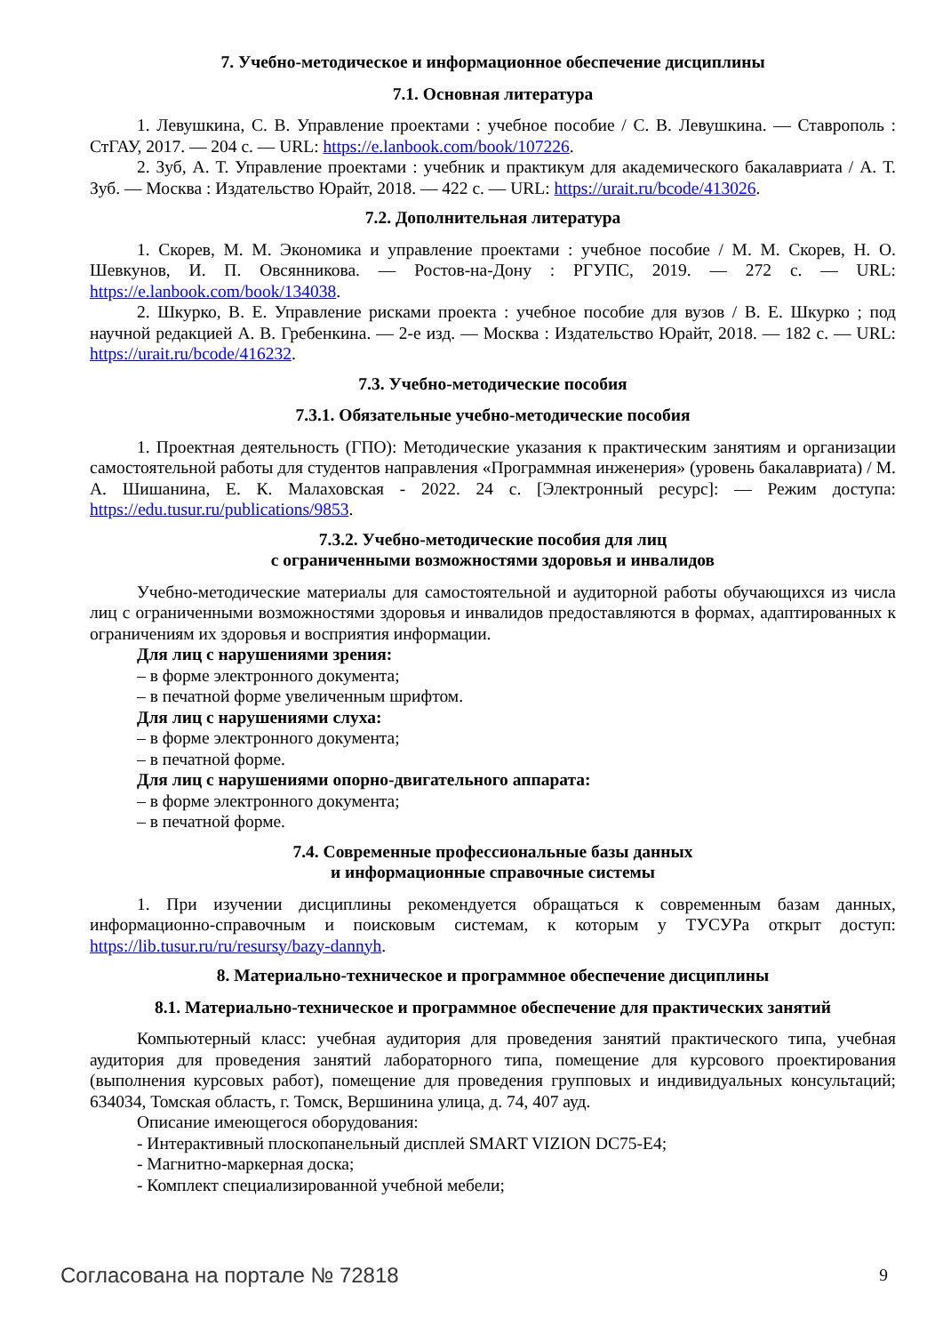7. Учебно-методическое и информационное обеспечение дисциплины
7.1. Основная литература
1. Левушкина, С. В. Управление проектами : учебное пособие / С. В. Левушкина. — Ставрополь : СтГАУ, 2017. — 204 с. — URL: https://e.lanbook.com/book/107226.
2. Зуб, А. Т. Управление проектами : учебник и практикум для академического бакалавриата / А. Т. Зуб. — Москва : Издательство Юрайт, 2018. — 422 с. — URL: https://urait.ru/bcode/413026.
7.2. Дополнительная литература
1. Скорев, М. М. Экономика и управление проектами : учебное пособие / М. М. Скорев, Н. О. Шевкунов, И. П. Овсянникова. — Ростов-на-Дону : РГУПС, 2019. — 272 с. — URL: https://e.lanbook.com/book/134038.
2. Шкурко, В. Е. Управление рисками проекта : учебное пособие для вузов / В. Е. Шкурко ; под научной редакцией А. В. Гребенкина. — 2-е изд. — Москва : Издательство Юрайт, 2018. — 182 с. — URL: https://urait.ru/bcode/416232.
7.3. Учебно-методические пособия
7.3.1. Обязательные учебно-методические пособия
1. Проектная деятельность (ГПО): Методические указания к практическим занятиям и организации самостоятельной работы для студентов направления «Программная инженерия» (уровень бакалавриата) / М. А. Шишанина, Е. К. Малаховская - 2022. 24 с. [Электронный ресурс]: — Режим доступа: https://edu.tusur.ru/publications/9853.
7.3.2. Учебно-методические пособия для лиц
с ограниченными возможностями здоровья и инвалидов
Учебно-методические материалы для самостоятельной и аудиторной работы обучающихся из числа лиц с ограниченными возможностями здоровья и инвалидов предоставляются в формах, адаптированных к ограничениям их здоровья и восприятия информации.
Для лиц с нарушениями зрения:
– в форме электронного документа;
– в печатной форме увеличенным шрифтом.
Для лиц с нарушениями слуха:
– в форме электронного документа;
– в печатной форме.
Для лиц с нарушениями опорно-двигательного аппарата:
– в форме электронного документа;
– в печатной форме.
7.4. Современные профессиональные базы данных
и информационные справочные системы
1. При изучении дисциплины рекомендуется обращаться к современным базам данных, информационно-справочным и поисковым системам, к которым у ТУСУРа открыт доступ: https://lib.tusur.ru/ru/resursy/bazy-dannyh.
8. Материально-техническое и программное обеспечение дисциплины
8.1. Материально-техническое и программное обеспечение для практических занятий
Компьютерный класс: учебная аудитория для проведения занятий практического типа, учебная аудитория для проведения занятий лабораторного типа, помещение для курсового проектирования (выполнения курсовых работ), помещение для проведения групповых и индивидуальных консультаций; 634034, Томская область, г. Томск, Вершинина улица, д. 74, 407 ауд.
Описание имеющегося оборудования:
- Интерактивный плоскопанельный дисплей SMART VIZION DC75-E4;
- Магнитно-маркерная доска;
- Комплект специализированной учебной мебели;
Согласована на портале № 72818 9